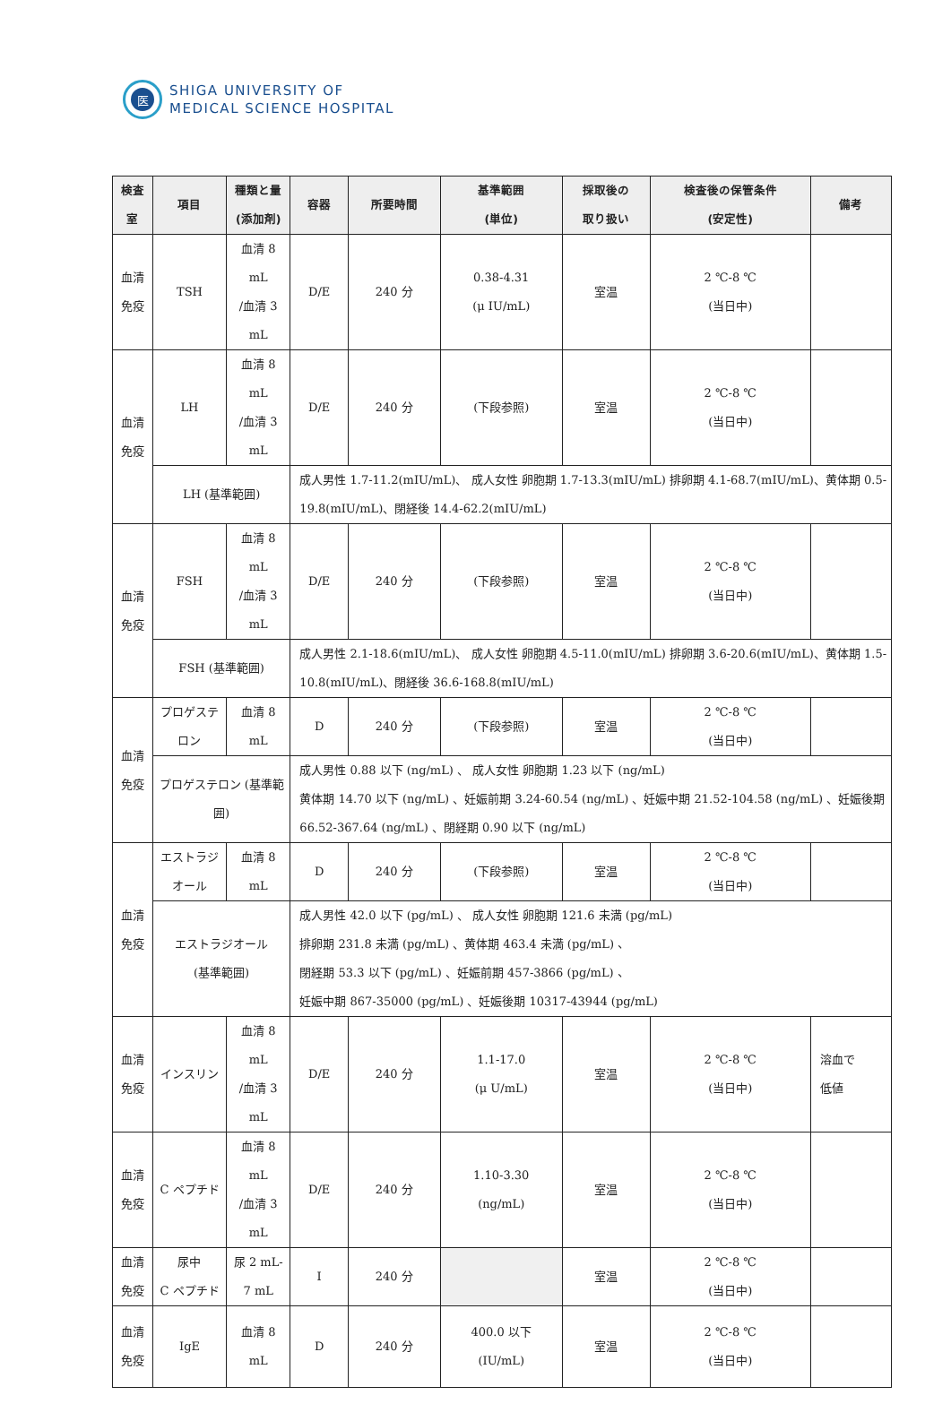医
SHIGA UNIVERSITY OF
MEDICAL SCIENCE HOSPITAL
| 検査室 | 項目 | 種類と量 (添加剤) | 容器 | 所要時間 | 基準範囲 (単位) | 採取後の 取り扱い | 検査後の保管条件 (安定性) | 備考 |
| --- | --- | --- | --- | --- | --- | --- | --- | --- |
| 血清免疫 | TSH | 血清 8 mL /血清 3 mL | D/E | 240 分 | 0.38-4.31 (μ IU/mL) | 室温 | 2 ℃-8 ℃ (当日中) | |
| 血清免疫 | LH | 血清 8 mL /血清 3 mL | D/E | 240 分 | (下段参照) | 室温 | 2 ℃-8 ℃ (当日中) | |
| | LH (基準範囲) | | 成人男性 1.7-11.2(mIU/mL)、 成人女性 卵胞期 1.7-13.3(mIU/mL) 排卵期 4.1-68.7(mIU/mL)、黄体期 0.5-19.8(mIU/mL)、閉経後 14.4-62.2(mIU/mL) | | | | | |
| 血清免疫 | FSH | 血清 8 mL /血清 3 mL | D/E | 240 分 | (下段参照) | 室温 | 2 ℃-8 ℃ (当日中) | |
| | FSH (基準範囲) | | 成人男性 2.1-18.6(mIU/mL)、 成人女性 卵胞期 4.5-11.0(mIU/mL) 排卵期 3.6-20.6(mIU/mL)、黄体期 1.5-10.8(mIU/mL)、閉経後 36.6-168.8(mIU/mL) | | | | | |
| 血清免疫 | プロゲステロン | 血清 8 mL | D | 240 分 | (下段参照) | 室温 | 2 ℃-8 ℃ (当日中) | |
| | プロゲステロン (基準範囲) | | 成人男性 0.88 以下 (ng/mL) 、 成人女性 卵胞期 1.23 以下 (ng/mL) 黄体期 14.70 以下 (ng/mL) 、妊娠前期 3.24-60.54 (ng/mL) 、妊娠中期 21.52-104.58 (ng/mL) 、妊娠後期 66.52-367.64 (ng/mL) 、閉経期 0.90 以下 (ng/mL) | | | | | |
| 血清免疫 | エストラジオール | 血清 8 mL | D | 240 分 | (下段参照) | 室温 | 2 ℃-8 ℃ (当日中) | |
| | エストラジオール (基準範囲) | | 成人男性 42.0 以下 (pg/mL) 、 成人女性 卵胞期 121.6 未満 (pg/mL) 排卵期 231.8 未満 (pg/mL) 、黄体期 463.4 未満 (pg/mL) 、 閉経期 53.3 以下 (pg/mL) 、妊娠前期 457-3866 (pg/mL) 、 妊娠中期 867-35000 (pg/mL) 、妊娠後期 10317-43944 (pg/mL) | | | | | |
| 血清免疫 | インスリン | 血清 8 mL /血清 3 mL | D/E | 240 分 | 1.1-17.0 (μ U/mL) | 室温 | 2 ℃-8 ℃ (当日中) | 溶血で 低値 |
| 血清免疫 | C ペプチド | 血清 8 mL /血清 3 mL | D/E | 240 分 | 1.10-3.30 (ng/mL) | 室温 | 2 ℃-8 ℃ (当日中) | |
| 血清免疫 | 尿中 C ペプチド | 尿 2 mL-7 mL | I | 240 分 | | 室温 | 2 ℃-8 ℃ (当日中) | |
| 血清免疫 | IgE | 血清 8 mL | D | 240 分 | 400.0 以下 (IU/mL) | 室温 | 2 ℃-8 ℃ (当日中) | |